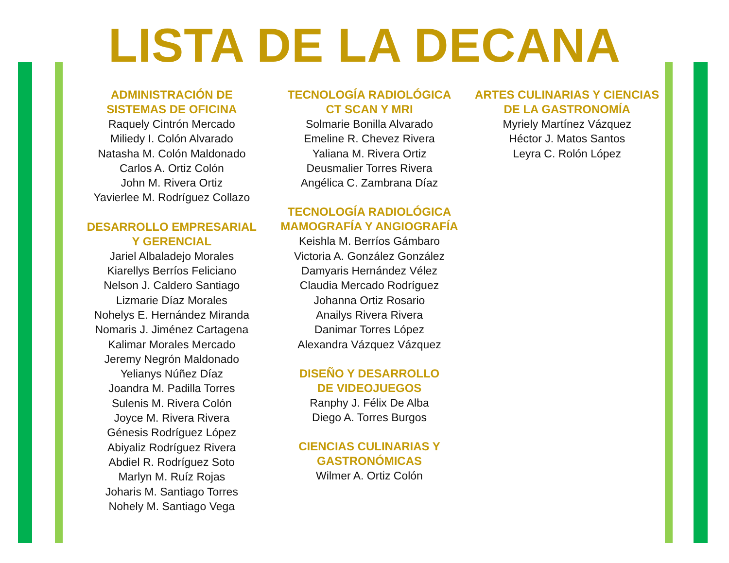LISTA DE LA DECANA
ADMINISTRACIÓN DE
SISTEMAS DE OFICINA
Raquely Cintrón Mercado
Miliedy I. Colón Alvarado
Natasha M. Colón Maldonado
Carlos A. Ortiz Colón
John M. Rivera Ortiz
Yavierlee M. Rodríguez Collazo
DESARROLLO EMPRESARIAL
Y GERENCIAL
Jariel Albaladejo Morales
Kiarellys Berríos Feliciano
Nelson J. Caldero Santiago
Lizmarie Díaz Morales
Nohelys E. Hernández Miranda
Nomaris J. Jiménez Cartagena
Kalimar Morales Mercado
Jeremy Negrón Maldonado
Yelianys Núñez Díaz
Joandra M. Padilla Torres
Sulenis M. Rivera Colón
Joyce M. Rivera Rivera
Génesis Rodríguez López
Abiyaliz Rodríguez Rivera
Abdiel R. Rodríguez Soto
Marlyn M. Ruíz Rojas
Joharis M. Santiago Torres
Nohely M. Santiago Vega
TECNOLOGÍA RADIOLÓGICA
CT SCAN Y MRI
Solmarie Bonilla Alvarado
Emeline R. Chevez Rivera
Yaliana M. Rivera Ortiz
Deusmalier Torres Rivera
Angélica C. Zambrana Díaz
TECNOLOGÍA RADIOLÓGICA
MAMOGRAFÍA Y ANGIOGRAFÍA
Keishla M. Berríos Gámbaro
Victoria A. González González
Damyaris Hernández Vélez
Claudia Mercado Rodríguez
Johanna Ortiz Rosario
Anailys Rivera Rivera
Danimar Torres López
Alexandra Vázquez Vázquez
DISEÑO Y DESARROLLO
DE VIDEOJUEGOS
Ranphy J. Félix De Alba
Diego A. Torres Burgos
CIENCIAS CULINARIAS Y
GASTRONÓMICAS
Wilmer A. Ortiz Colón
ARTES CULINARIAS Y CIENCIAS
DE LA GASTRONOMÍA
Myriely Martínez Vázquez
Héctor J. Matos Santos
Leyra C. Rolón López